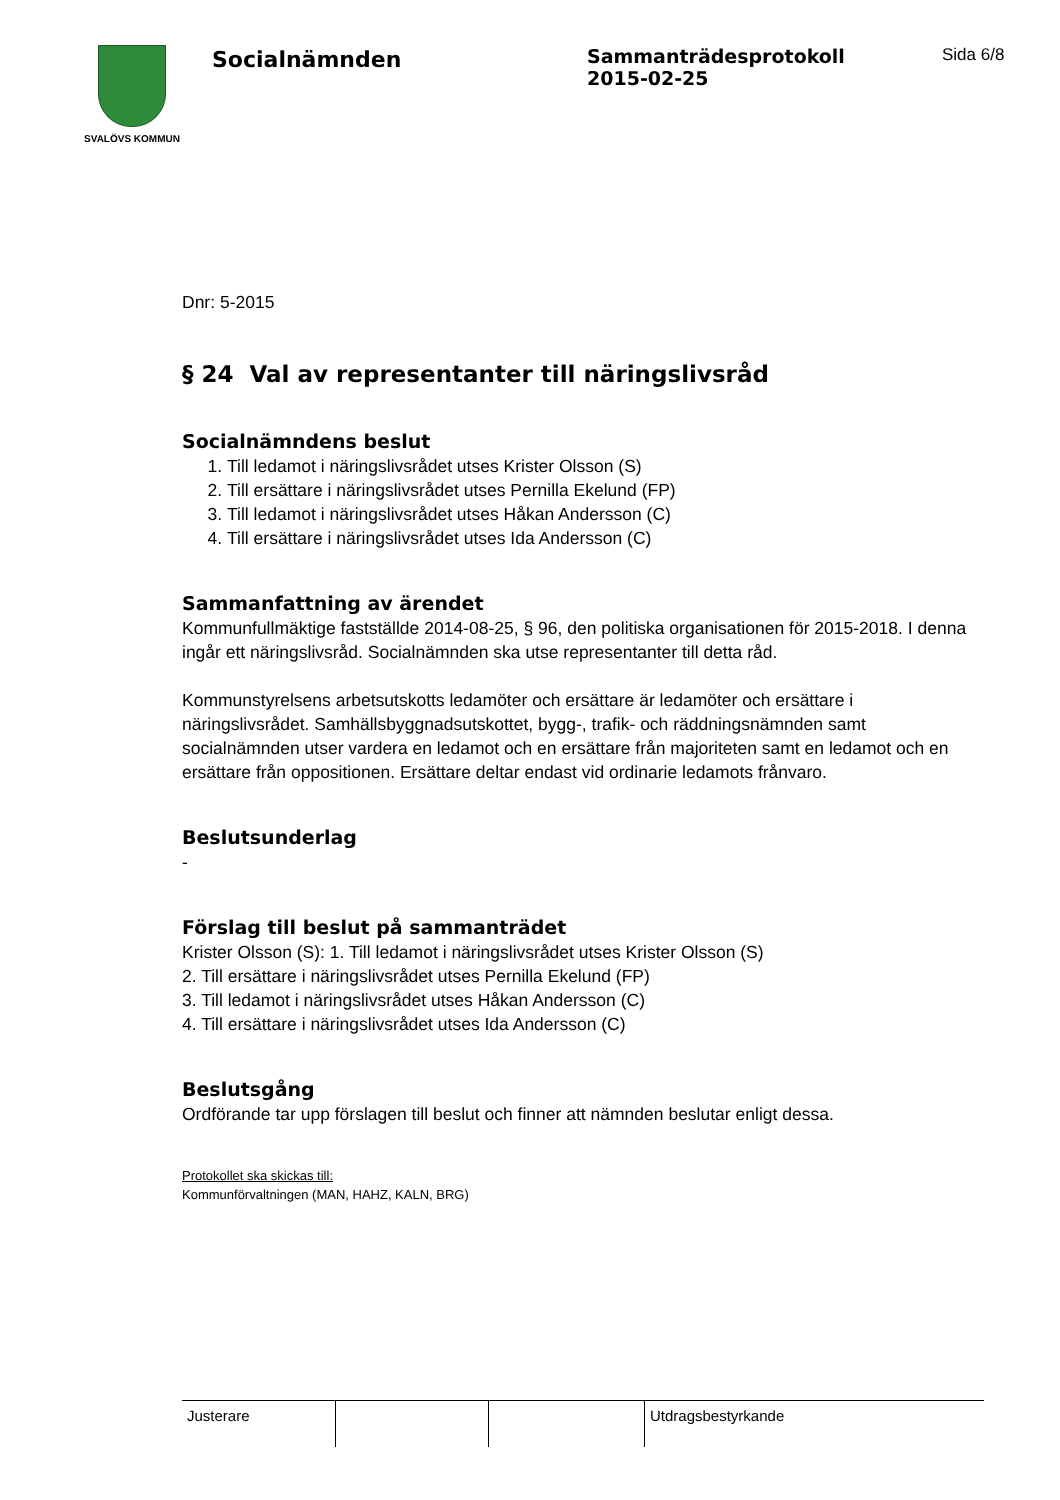SVALÖVS KOMMUN
Socialnämnden
Sammanträdesprotokoll
2015-02-25
Sida 6/8
Dnr: 5-2015
§ 24 Val av representanter till näringslivsråd
Socialnämndens beslut
1. Till ledamot i näringslivsrådet utses Krister Olsson (S)
2. Till ersättare i näringslivsrådet utses Pernilla Ekelund (FP)
3. Till ledamot i näringslivsrådet utses Håkan Andersson (C)
4. Till ersättare i näringslivsrådet utses Ida Andersson (C)
Sammanfattning av ärendet
Kommunfullmäktige fastställde 2014-08-25, § 96, den politiska organisationen för 2015-2018. I denna ingår ett näringslivsråd. Socialnämnden ska utse representanter till detta råd.
Kommunstyrelsens arbetsutskotts ledamöter och ersättare är ledamöter och ersättare i näringslivsrådet. Samhällsbyggnadsutskottet, bygg-, trafik- och räddningsnämnden samt socialnämnden utser vardera en ledamot och en ersättare från majoriteten samt en ledamot och en ersättare från oppositionen. Ersättare deltar endast vid ordinarie ledamots frånvaro.
Beslutsunderlag
-
Förslag till beslut på sammanträdet
Krister Olsson (S): 1. Till ledamot i näringslivsrådet utses Krister Olsson (S)
2. Till ersättare i näringslivsrådet utses Pernilla Ekelund (FP)
3. Till ledamot i näringslivsrådet utses Håkan Andersson (C)
4. Till ersättare i näringslivsrådet utses Ida Andersson (C)
Beslutsgång
Ordförande tar upp förslagen till beslut och finner att nämnden beslutar enligt dessa.
Protokollet ska skickas till:
Kommunförvaltningen (MAN, HAHZ, KALN, BRG)
| Justerare | | | Utdragsbestyrkande |